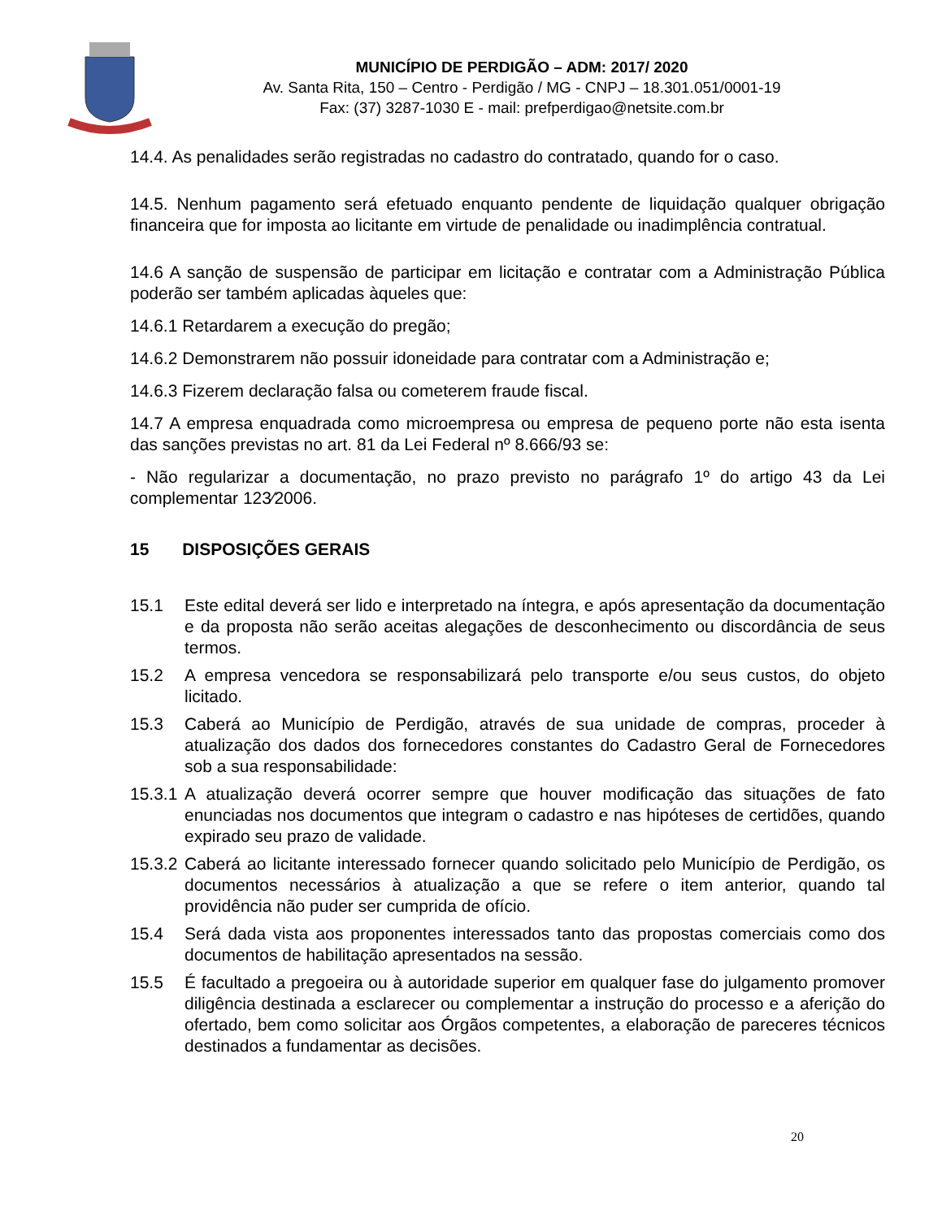MUNICÍPIO DE PERDIGÃO – ADM: 2017/ 2020
Av. Santa Rita, 150 – Centro - Perdigão / MG - CNPJ – 18.301.051/0001-19
Fax: (37) 3287-1030 E - mail: prefperdigao@netsite.com.br
14.4. As penalidades serão registradas no cadastro do contratado, quando for o caso.
14.5. Nenhum pagamento será efetuado enquanto pendente de liquidação qualquer obrigação financeira que for imposta ao licitante em virtude de penalidade ou inadimplência contratual.
14.6 A sanção de suspensão de participar em licitação e contratar com a Administração Pública poderão ser também aplicadas àqueles que:
14.6.1 Retardarem a execução do pregão;
14.6.2 Demonstrarem não possuir idoneidade para contratar com a Administração e;
14.6.3 Fizerem declaração falsa ou cometerem fraude fiscal.
14.7 A empresa enquadrada como microempresa ou empresa de pequeno porte não esta isenta das sanções previstas no art. 81 da Lei Federal nº 8.666/93 se:
- Não regularizar a documentação, no prazo previsto no parágrafo 1º do artigo 43 da Lei complementar 123⁄2006.
15 DISPOSIÇÕES GERAIS
15.1 Este edital deverá ser lido e interpretado na íntegra, e após apresentação da documentação e da proposta não serão aceitas alegações de desconhecimento ou discordância de seus termos.
15.2 A empresa vencedora se responsabilizará pelo transporte e/ou seus custos, do objeto licitado.
15.3 Caberá ao Município de Perdigão, através de sua unidade de compras, proceder à atualização dos dados dos fornecedores constantes do Cadastro Geral de Fornecedores sob a sua responsabilidade:
15.3.1
A atualização deverá ocorrer sempre que houver modificação das situações de fato enunciadas nos documentos que integram o cadastro e nas hipóteses de certidões, quando expirado seu prazo de validade.
15.3.2
Caberá ao licitante interessado fornecer quando solicitado pelo Município de Perdigão, os documentos necessários à atualização a que se refere o item anterior, quando tal providência não puder ser cumprida de ofício.
15.4 Será dada vista aos proponentes interessados tanto das propostas comerciais como dos documentos de habilitação apresentados na sessão.
15.5 É facultado a pregoeira ou à autoridade superior em qualquer fase do julgamento promover diligência destinada a esclarecer ou complementar a instrução do processo e a aferição do ofertado, bem como solicitar aos Órgãos competentes, a elaboração de pareceres técnicos destinados a fundamentar as decisões.
20